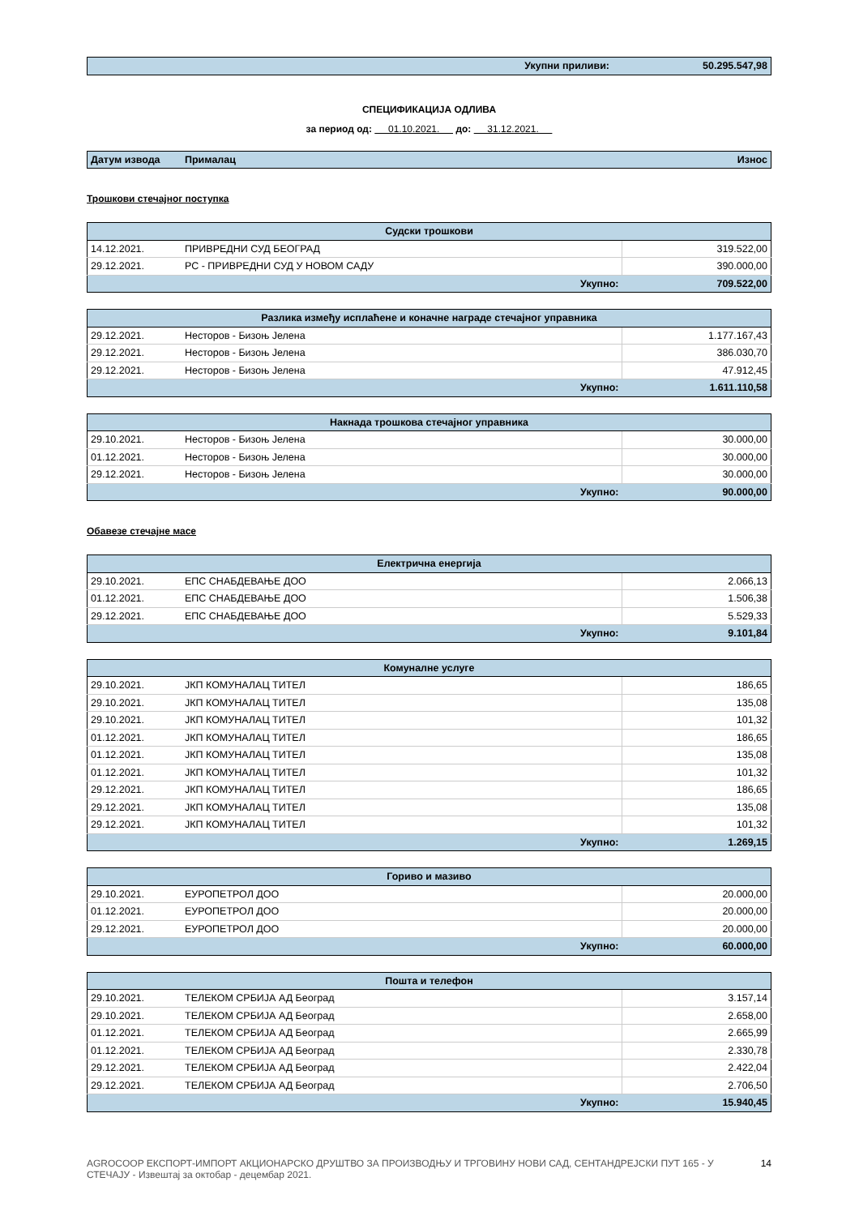| Укупни приливи: | 50.295.547,98 |
СПЕЦИФИКАЦИЈА ОДЛИВА
за период од: 01.10.2021. до: 31.12.2021.
| Датум извода | Прималац | Износ |
| --- | --- | --- |
Трошкови стечајног поступка
| Судски трошкови | | |
| 14.12.2021. | ПРИВРЕДНИ СУД БЕОГРАД | 319.522,00 |
| 29.12.2021. | РС - ПРИВРЕДНИ СУД У НОВОМ САДУ | 390.000,00 |
| Укупно: | | 709.522,00 |
| Разлика између исплаћене и коначне награде стечајног управника | | |
| 29.12.2021. | Несторов - Бизоњ Јелена | 1.177.167,43 |
| 29.12.2021. | Несторов - Бизоњ Јелена | 386.030,70 |
| 29.12.2021. | Несторов - Бизоњ Јелена | 47.912,45 |
| Укупно: | | 1.611.110,58 |
| Накнада трошкова стечајног управника | | |
| 29.10.2021. | Несторов - Бизоњ Јелена | 30.000,00 |
| 01.12.2021. | Несторов - Бизоњ Јелена | 30.000,00 |
| 29.12.2021. | Несторов - Бизоњ Јелена | 30.000,00 |
| Укупно: | | 90.000,00 |
Обавезе стечајне масе
| Електрична енергија | | |
| 29.10.2021. | ЕПС СНАБДЕВАЊЕ ДОО | 2.066,13 |
| 01.12.2021. | ЕПС СНАБДЕВАЊЕ ДОО | 1.506,38 |
| 29.12.2021. | ЕПС СНАБДЕВАЊЕ ДОО | 5.529,33 |
| Укупно: | | 9.101,84 |
| Комуналне услуге | | |
| 29.10.2021. | ЈКП КОМУНАЛАЦ ТИТЕЛ | 186,65 |
| 29.10.2021. | ЈКП КОМУНАЛАЦ ТИТЕЛ | 135,08 |
| 29.10.2021. | ЈКП КОМУНАЛАЦ ТИТЕЛ | 101,32 |
| 01.12.2021. | ЈКП КОМУНАЛАЦ ТИТЕЛ | 186,65 |
| 01.12.2021. | ЈКП КОМУНАЛАЦ ТИТЕЛ | 135,08 |
| 01.12.2021. | ЈКП КОМУНАЛАЦ ТИТЕЛ | 101,32 |
| 29.12.2021. | ЈКП КОМУНАЛАЦ ТИТЕЛ | 186,65 |
| 29.12.2021. | ЈКП КОМУНАЛАЦ ТИТЕЛ | 135,08 |
| 29.12.2021. | ЈКП КОМУНАЛАЦ ТИТЕЛ | 101,32 |
| Укупно: | | 1.269,15 |
| Гориво и мазиво | | |
| 29.10.2021. | ЕУРОПЕТРОЛ ДОО | 20.000,00 |
| 01.12.2021. | ЕУРОПЕТРОЛ ДОО | 20.000,00 |
| 29.12.2021. | ЕУРОПЕТРОЛ ДОО | 20.000,00 |
| Укупно: | | 60.000,00 |
| Пошта и телефон | | |
| 29.10.2021. | ТЕЛЕКОМ СРБИЈА АД Београд | 3.157,14 |
| 29.10.2021. | ТЕЛЕКОМ СРБИЈА АД Београд | 2.658,00 |
| 01.12.2021. | ТЕЛЕКОМ СРБИЈА АД Београд | 2.665,99 |
| 01.12.2021. | ТЕЛЕКОМ СРБИЈА АД Београд | 2.330,78 |
| 29.12.2021. | ТЕЛЕКОМ СРБИЈА АД Београд | 2.422,04 |
| 29.12.2021. | ТЕЛЕКОМ СРБИЈА АД Београд | 2.706,50 |
| Укупно: | | 15.940,45 |
AGROCOOP ЕКСПОРТ-ИМПОРТ АКЦИОНАРСКО ДРУШТВО ЗА ПРОИЗВОДЊУ И ТРГОВИНУ НОВИ САД, СЕНТАНДРЕЈСКИ ПУТ 165 - У СТЕЧАЈУ - Извештај за октобар - децембар 2021.
14